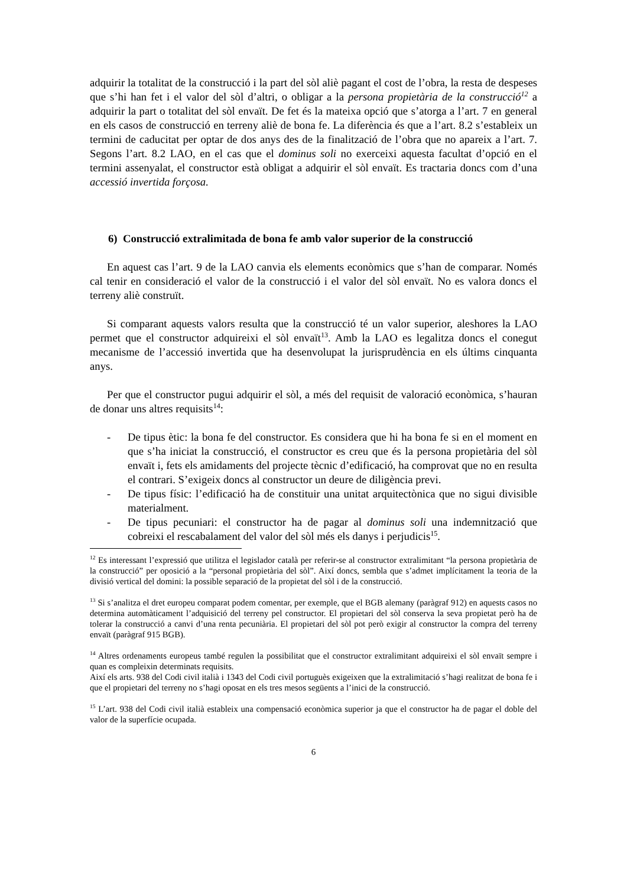adquirir la totalitat de la construcció i la part del sòl aliè pagant el cost de l’obra, la resta de despeses que s’hi han fet i el valor del sòl d’altri, o obligar a la persona propietària de la construcció<sup>12</sup> a adquirir la part o totalitat del sòl envaït. De fet és la mateixa opció que s’atorga a l’art. 7 en general en els casos de construcció en terreny aliè de bona fe. La diferència és que a l’art. 8.2 s’estableix un termini de caducitat per optar de dos anys des de la finalització de l’obra que no apareix a l’art. 7. Segons l’art. 8.2 LAO, en el cas que el dominus soli no exerceixi aquesta facultat d’opció en el termini assenyalat, el constructor està obligat a adquirir el sòl envaït. Es tractaria doncs com d’una accessió invertida forçosa.
6) Construcció extralimitada de bona fe amb valor superior de la construcció
En aquest cas l’art. 9 de la LAO canvia els elements econòmics que s’han de comparar. Només cal tenir en consideració el valor de la construcció i el valor del sòl envaït. No es valora doncs el terreny aliè construït.
Si comparant aquests valors resulta que la construcció té un valor superior, aleshores la LAO permet que el constructor adquireixi el sòl envaït<sup>13</sup>. Amb la LAO es legalitza doncs el conegut mecanisme de l’accessió invertida que ha desenvolupat la jurisprudència en els últims cinquanta anys.
Per que el constructor pugui adquirir el sòl, a més del requisit de valoració econòmica, s’hauran de donar uns altres requisits<sup>14</sup>:
- De tipus ètic: la bona fe del constructor. Es considera que hi ha bona fe si en el moment en que s’ha iniciat la construcció, el constructor es creu que és la persona propietària del sòl envaït i, fets els amidaments del projecte tècnic d’edificació, ha comprovat que no en resulta el contrari. S’exigeix doncs al constructor un deure de diligència previ.
- De tipus físic: l’edificació ha de constituir una unitat arquitectònica que no sigui divisible materialment.
- De tipus pecuniari: el constructor ha de pagar al dominus soli una indemnització que cobreixi el rescabalament del valor del sòl més els danys i perjudicis<sup>15</sup>.
<sup>12</sup> Es interessant l’expressió que utilitza el legislador català per referir-se al constructor extralimitant “la persona propietària de la construcció” per oposició a la “personal propietària del sòl”. Així doncs, sembla que s’admet implícitament la teoria de la divisió vertical del domini: la possible separació de la propietat del sòl i de la construcció.
<sup>13</sup> Si s’analitza el dret europeu comparat podem comentar, per exemple, que el BGB alemany (paràgraf 912) en aquests casos no determina automàticament l’adquisició del terreny pel constructor. El propietari del sòl conserva la seva propietat però ha de tolerar la construcció a canvi d’una renta pecuniària. El propietari del sòl pot però exigir al constructor la compra del terreny envaït (paràgraf 915 BGB).
<sup>14</sup> Altres ordenaments europeus també regulen la possibilitat que el constructor extralimitant adquireixi el sòl envaït sempre i quan es compleixin determinats requisits.
Així els arts. 938 del Codi civil italià i 1343 del Codi civil portuguès exigeixen que la extralimitació s’hagi realitzat de bona fe i que el propietari del terreny no s’hagi oposat en els tres mesos següents a l’inici de la construcció.
<sup>15</sup> L’art. 938 del Codi civil italià estableix una compensació econòmica superior ja que el constructor ha de pagar el doble del valor de la superfície ocupada.
6